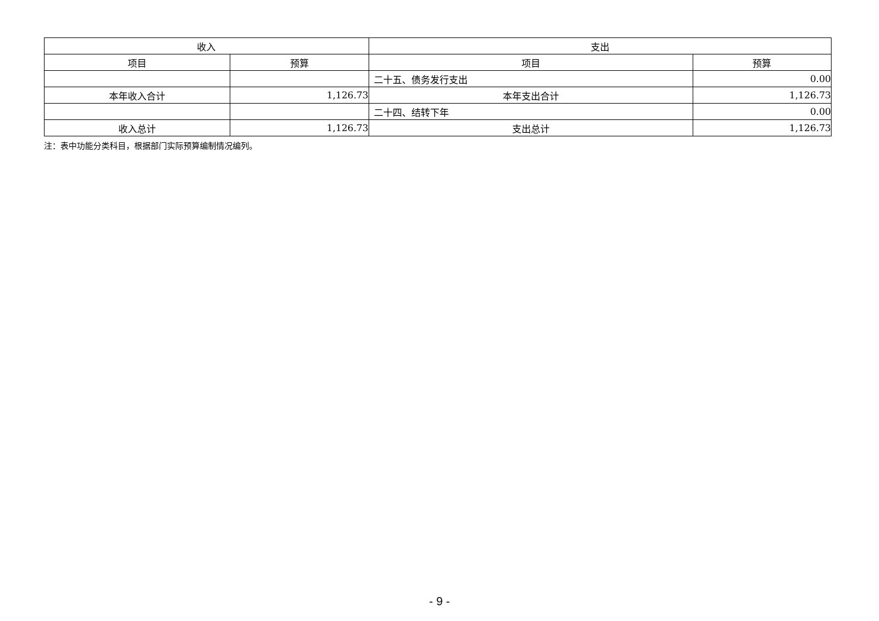| 收入 | | 支出 | |
| --- | --- | --- | --- |
| 项目 | 预算 | 项目 | 预算 |
| | | 二十五、债务发行支出 | 0.00 |
| 本年收入合计 | 1,126.73 | 本年支出合计 | 1,126.73 |
| | | 二十四、结转下年 | 0.00 |
| 收入总计 | 1,126.73 | 支出总计 | 1,126.73 |
注：表中功能分类科目，根据部门实际预算编制情况编列。
- 9 -